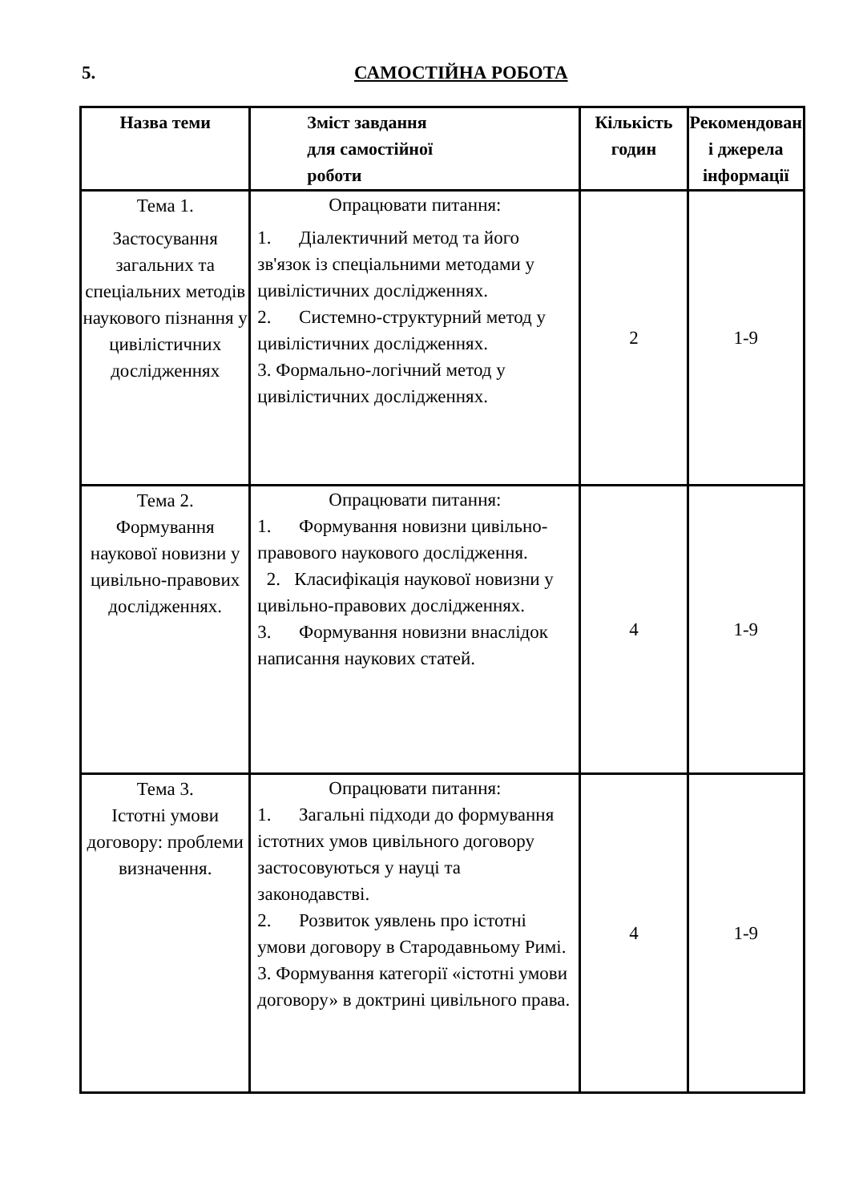5. САМОСТІЙНА РОБОТА
| Назва теми | Зміст завдання для самостійної роботи | Кількість годин | Рекомендован і джерела інформації |
| --- | --- | --- | --- |
| Тема 1. Застосування загальних та спеціальних методів наукового пізнання у цивілістичних дослідженнях | Опрацювати питання: 1. Діалектичний метод та його зв'язок із спеціальними методами у цивілістичних дослідженнях. 2. Системно-структурний метод у цивілістичних дослідженнях. 3. Формально-логічний метод у цивілістичних дослідженнях. | 2 | 1-9 |
| Тема 2. Формування наукової новизни у цивільно-правових дослідженнях. | Опрацювати питання: 1. Формування новизни цивільно-правового наукового дослідження. 2. Класифікація наукової новизни у цивільно-правових дослідженнях. 3. Формування новизни внаслідок написання наукових статей. | 4 | 1-9 |
| Тема 3. Істотні умови договору: проблеми визначення. | Опрацювати питання: 1. Загальні підходи до формування істотних умов цивільного договору застосовуються у науці та законодавстві. 2. Розвиток уявлень про істотні умови договору в Стародавньому Римі. 3. Формування категорії «істотні умови договору» в доктрині цивільного права. | 4 | 1-9 |